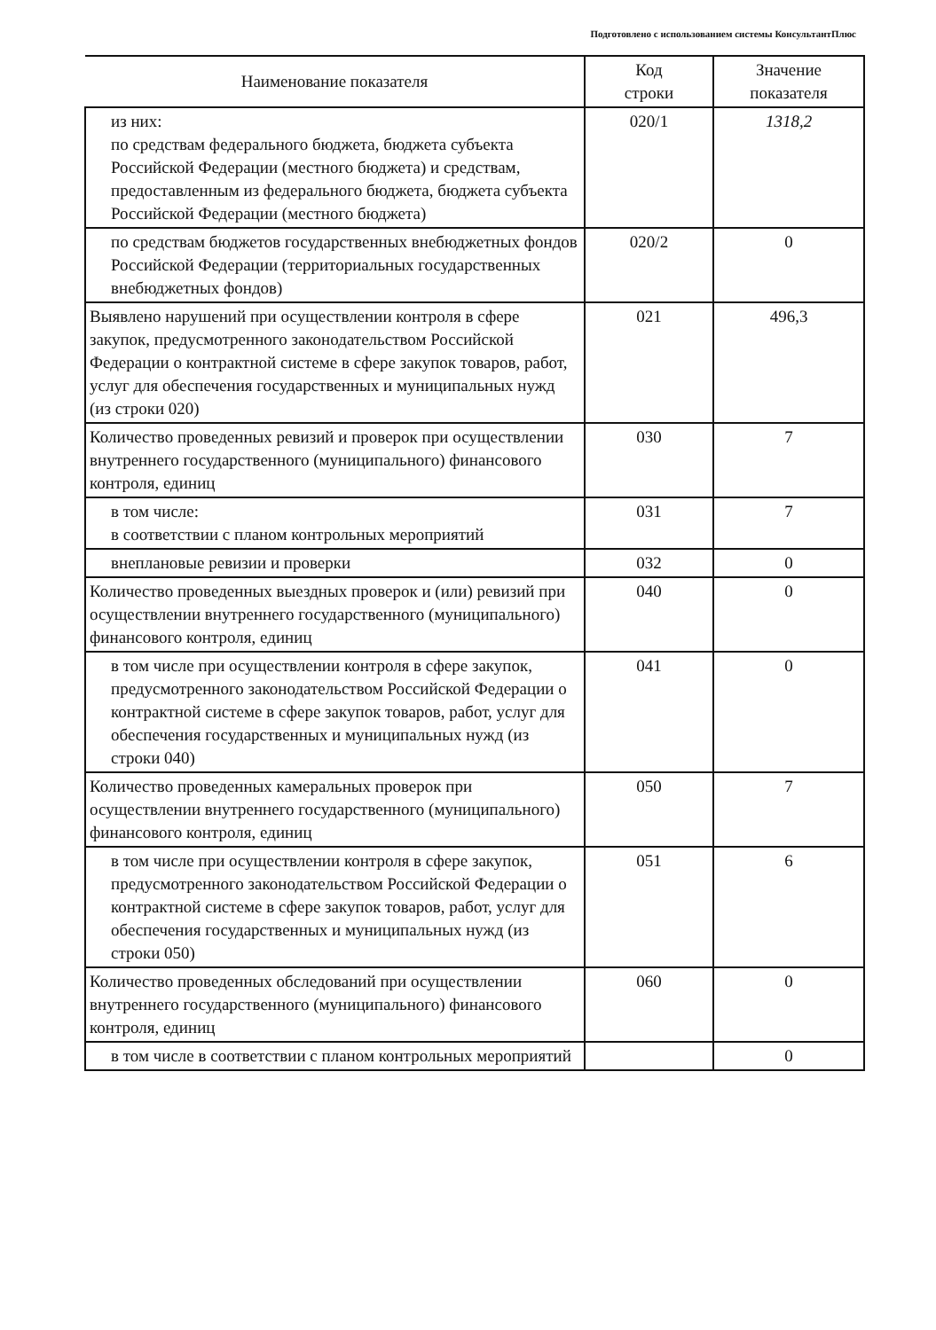Подготовлено с использованием системы КонсультантПлюс
| Наименование показателя | Код строки | Значение показателя |
| --- | --- | --- |
| из них: по средствам федерального бюджета, бюджета субъекта Российской Федерации (местного бюджета) и средствам, предоставленным из федерального бюджета, бюджета субъекта Российской Федерации (местного бюджета) | 020/1 | 1318,2 |
| по средствам бюджетов государственных внебюджетных фондов Российской Федерации (территориальных государственных внебюджетных фондов) | 020/2 | 0 |
| Выявлено нарушений при осуществлении контроля в сфере закупок, предусмотренного законодательством Российской Федерации о контрактной системе в сфере закупок товаров, работ, услуг для обеспечения государственных и муниципальных нужд (из строки 020) | 021 | 496,3 |
| Количество проведенных ревизий и проверок при осуществлении внутреннего государственного (муниципального) финансового контроля, единиц | 030 | 7 |
| в том числе: в соответствии с планом контрольных мероприятий | 031 | 7 |
| внеплановые ревизии и проверки | 032 | 0 |
| Количество проведенных выездных проверок и (или) ревизий при осуществлении внутреннего государственного (муниципального) финансового контроля, единиц | 040 | 0 |
| в том числе при осуществлении контроля в сфере закупок, предусмотренного законодательством Российской Федерации о контрактной системе в сфере закупок товаров, работ, услуг для обеспечения государственных и муниципальных нужд (из строки 040) | 041 | 0 |
| Количество проведенных камеральных проверок при осуществлении внутреннего государственного (муниципального) финансового контроля, единиц | 050 | 7 |
| в том числе при осуществлении контроля в сфере закупок, предусмотренного законодательством Российской Федерации о контрактной системе в сфере закупок товаров, работ, услуг для обеспечения государственных и муниципальных нужд (из строки 050) | 051 | 6 |
| Количество проведенных обследований при осуществлении внутреннего государственного (муниципального) финансового контроля, единиц | 060 | 0 |
| в том числе в соответствии с планом контрольных мероприятий | | 0 |